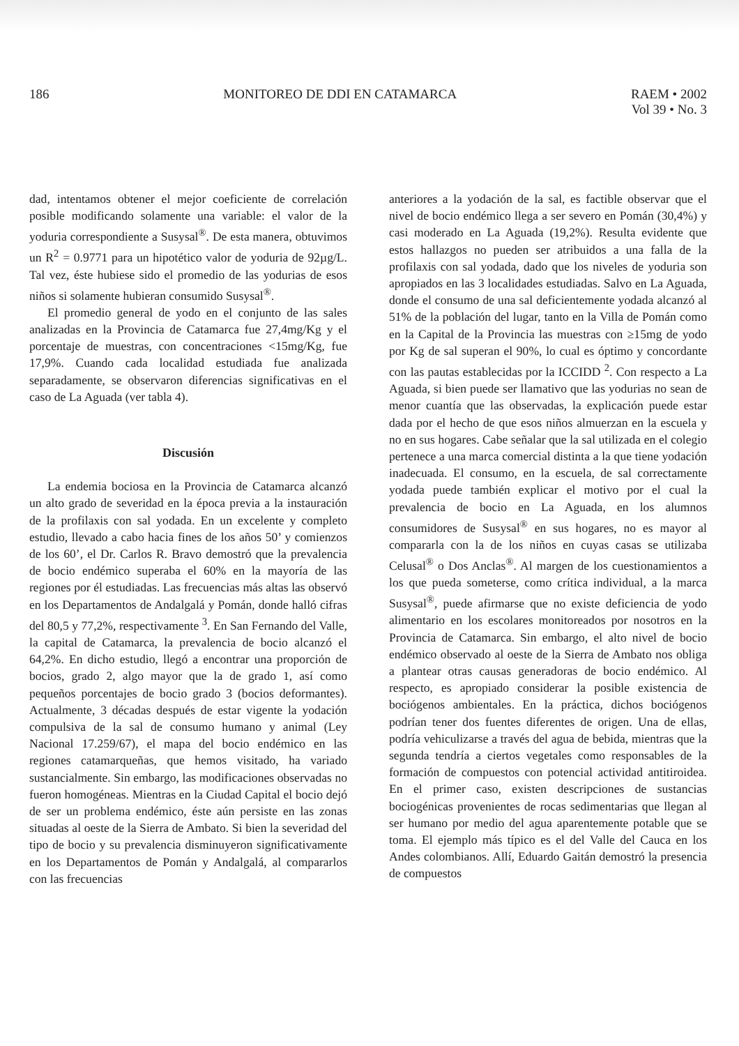186 MONITOREO DE DDI EN CATAMARCA RAEM • 2002
Vol 39 • No. 3
dad, intentamos obtener el mejor coeficiente de correlación posible modificando solamente una variable: el valor de la yoduria correspondiente a Susysal<sup>®</sup>. De esta manera, obtuvimos un R<sup>2</sup> = 0.9771 para un hipotético valor de yoduria de 92µg/L. Tal vez, éste hubiese sido el promedio de las yodurias de esos niños si solamente hubieran consumido Susysal<sup>®</sup>.
El promedio general de yodo en el conjunto de las sales analizadas en la Provincia de Catamarca fue 27,4mg/Kg y el porcentaje de muestras, con concentraciones <15mg/Kg, fue 17,9%. Cuando cada localidad estudiada fue analizada separadamente, se observaron diferencias significativas en el caso de La Aguada (ver tabla 4).
Discusión
La endemia bociosa en la Provincia de Catamarca alcanzó un alto grado de severidad en la época previa a la instauración de la profilaxis con sal yodada. En un excelente y completo estudio, llevado a cabo hacia fines de los años 50’ y comienzos de los 60’, el Dr. Carlos R. Bravo demostró que la prevalencia de bocio endémico superaba el 60% en la mayoría de las regiones por él estudiadas. Las frecuencias más altas las observó en los Departamentos de Andalgalá y Pomán, donde halló cifras del 80,5 y 77,2%, respectivamente <sup>3</sup>. En San Fernando del Valle, la capital de Catamarca, la prevalencia de bocio alcanzó el 64,2%. En dicho estudio, llegó a encontrar una proporción de bocios, grado 2, algo mayor que la de grado 1, así como pequeños porcentajes de bocio grado 3 (bocios deformantes). Actualmente, 3 décadas después de estar vigente la yodación compulsiva de la sal de consumo humano y animal (Ley Nacional 17.259/67), el mapa del bocio endémico en las regiones catamarqueñas, que hemos visitado, ha variado sustancialmente. Sin embargo, las modificaciones observadas no fueron homogéneas. Mientras en la Ciudad Capital el bocio dejó de ser un problema endémico, éste aún persiste en las zonas situadas al oeste de la Sierra de Ambato. Si bien la severidad del tipo de bocio y su prevalencia disminuyeron significativamente en los Departamentos de Pomán y Andalgalá, al compararlos con las frecuencias
anteriores a la yodación de la sal, es factible observar que el nivel de bocio endémico llega a ser severo en Pomán (30,4%) y casi moderado en La Aguada (19,2%). Resulta evidente que estos hallazgos no pueden ser atribuidos a una falla de la profilaxis con sal yodada, dado que los niveles de yoduria son apropiados en las 3 localidades estudiadas. Salvo en La Aguada, donde el consumo de una sal deficientemente yodada alcanzó al 51% de la población del lugar, tanto en la Villa de Pomán como en la Capital de la Provincia las muestras con ≥15mg de yodo por Kg de sal superan el 90%, lo cual es óptimo y concordante con las pautas establecidas por la ICCIDD <sup>2</sup>. Con respecto a La Aguada, si bien puede ser llamativo que las yodurias no sean de menor cuantía que las observadas, la explicación puede estar dada por el hecho de que esos niños almuerzan en la escuela y no en sus hogares. Cabe señalar que la sal utilizada en el colegio pertenece a una marca comercial distinta a la que tiene yodación inadecuada. El consumo, en la escuela, de sal correctamente yodada puede también explicar el motivo por el cual la prevalencia de bocio en La Aguada, en los alumnos consumidores de Susysal<sup>®</sup> en sus hogares, no es mayor al compararla con la de los niños en cuyas casas se utilizaba Celusal<sup>®</sup> o Dos Anclas<sup>®</sup>. Al margen de los cuestionamientos a los que pueda someterse, como crítica individual, a la marca Susysal<sup>®</sup>, puede afirmarse que no existe deficiencia de yodo alimentario en los escolares monitoreados por nosotros en la Provincia de Catamarca. Sin embargo, el alto nivel de bocio endémico observado al oeste de la Sierra de Ambato nos obliga a plantear otras causas generadoras de bocio endémico. Al respecto, es apropiado considerar la posible existencia de bociógenos ambientales. En la práctica, dichos bociógenos podrían tener dos fuentes diferentes de origen. Una de ellas, podría vehiculizarse a través del agua de bebida, mientras que la segunda tendría a ciertos vegetales como responsables de la formación de compuestos con potencial actividad antitiroidea. En el primer caso, existen descripciones de sustancias bociogénicas provenientes de rocas sedimentarias que llegan al ser humano por medio del agua aparentemente potable que se toma. El ejemplo más típico es el del Valle del Cauca en los Andes colombianos. Allí, Eduardo Gaitán demostró la presencia de compuestos